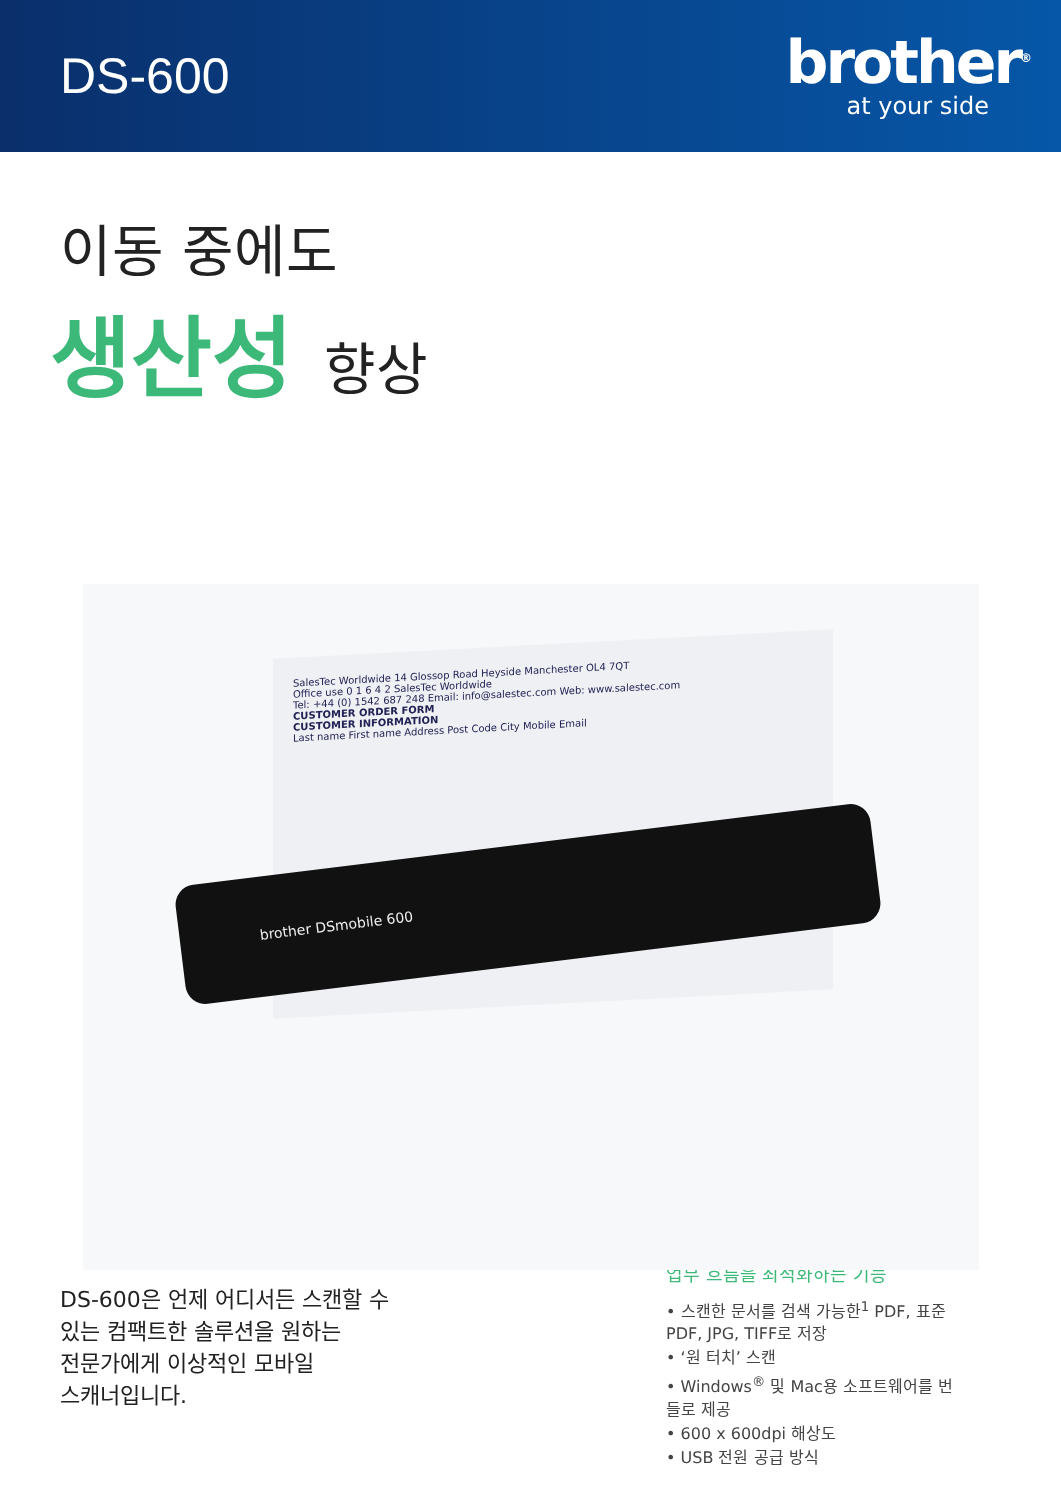DS-600
brother<sup>®</sup>
at your side
이동 중에도
생산성 향상
SalesTec Worldwide 14 Glossop Road Heyside Manchester OL4 7QT
Office use 0 1 6 4 2 SalesTec Worldwide
Tel: +44 (0) 1542 687 248 Email: info@salestec.com Web: www.salestec.com
CUSTOMER ORDER FORM
CUSTOMER INFORMATION
Last name First name Address Post Code City Mobile Email
brother DSmobile 600
DS-600은 언제 어디서든 스캔할 수
있는 컴팩트한 솔루션을 원하는
전문가에게 이상적인 모바일
스캐너입니다.
업무 흐름을 최적화하는 기능
• 스캔한 문서를 검색 가능한<sup>1</sup> PDF, 표준 PDF, JPG, TIFF로 저장
• ‘원 터치’ 스캔
• Windows<sup>®</sup> 및 Mac용 소프트웨어를 번들로 제공
• 600 x 600dpi 해상도
• USB 전원 공급 방식